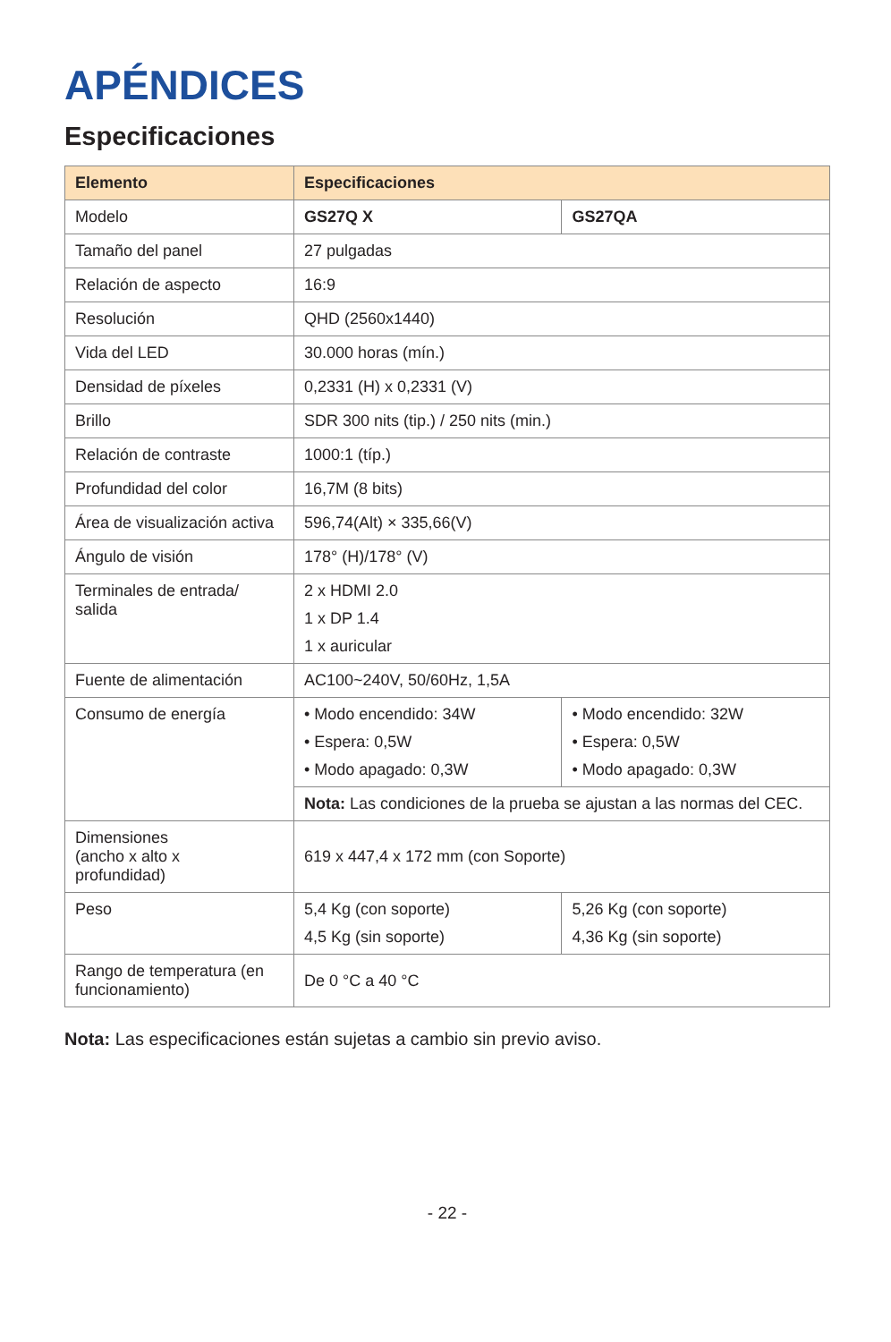APÉNDICES
Especificaciones
| Elemento | Especificaciones | |
| --- | --- | --- |
| Modelo | GS27Q X | GS27QA |
| Tamaño del panel | 27 pulgadas | |
| Relación de aspecto | 16:9 | |
| Resolución | QHD (2560x1440) | |
| Vida del LED | 30.000 horas (mín.) | |
| Densidad de píxeles | 0,2331 (H) x 0,2331 (V) | |
| Brillo | SDR 300 nits (tip.) / 250 nits (min.) | |
| Relación de contraste | 1000:1 (típ.) | |
| Profundidad del color | 16,7M (8 bits) | |
| Área de visualización activa | 596,74(Alt) × 335,66(V) | |
| Ángulo de visión | 178° (H)/178° (V) | |
| Terminales de entrada/ salida | 2 x HDMI 2.0 1 x DP 1.4 1 x auricular | |
| Fuente de alimentación | AC100~240V, 50/60Hz, 1,5A | |
| Consumo de energía | • Modo encendido: 34W • Espera: 0,5W • Modo apagado: 0,3W | • Modo encendido: 32W • Espera: 0,5W • Modo apagado: 0,3W |
| | Nota: Las condiciones de la prueba se ajustan a las normas del CEC. | |
| Dimensiones (ancho x alto x profundidad) | 619 x 447,4 x 172 mm (con Soporte) | |
| Peso | 5,4 Kg (con soporte) 4,5 Kg (sin soporte) | 5,26 Kg (con soporte) 4,36 Kg (sin soporte) |
| Rango de temperatura (en funcionamiento) | De 0 °C a 40 °C | |
Nota: Las especificaciones están sujetas a cambio sin previo aviso.
- 22 -